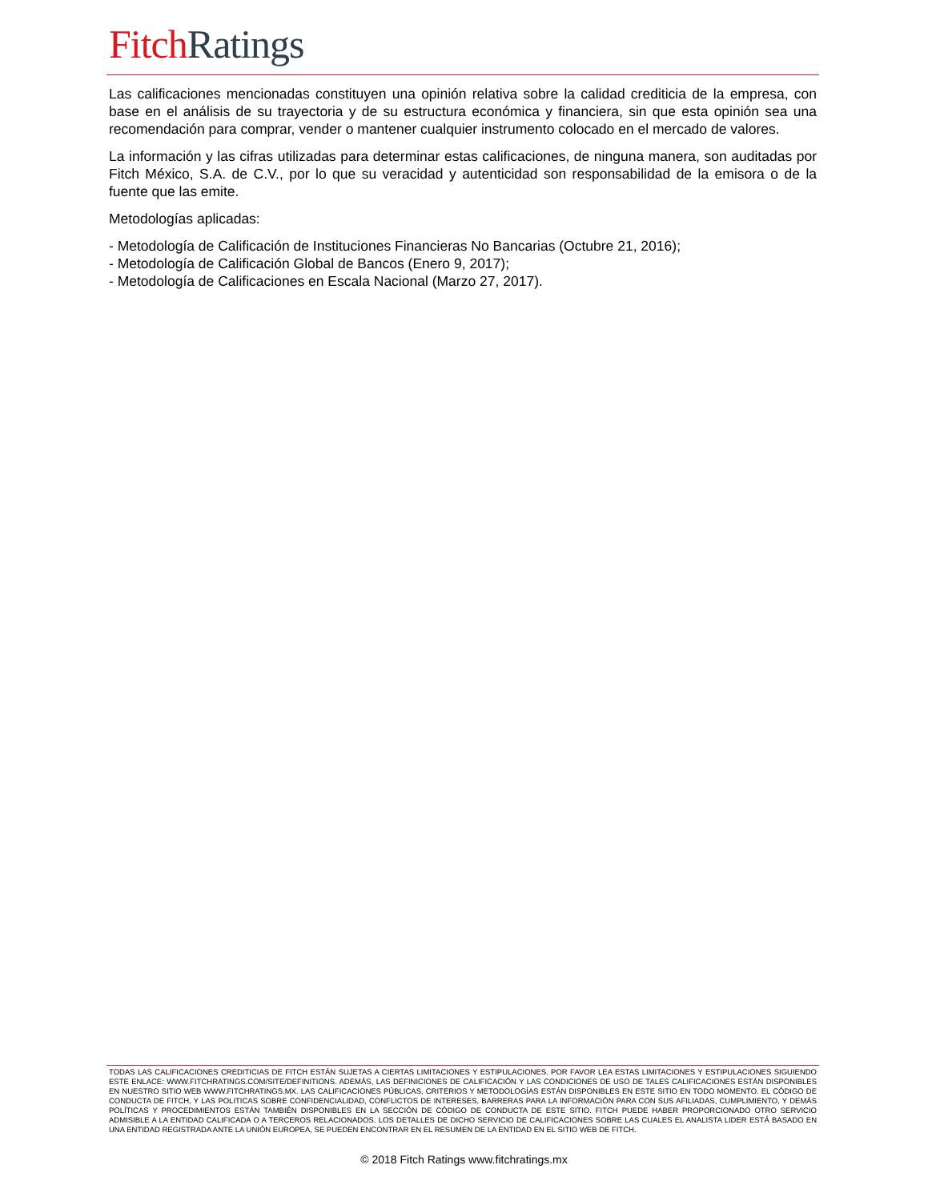Fitch Ratings
Las calificaciones mencionadas constituyen una opinión relativa sobre la calidad crediticia de la empresa, con base en el análisis de su trayectoria y de su estructura económica y financiera, sin que esta opinión sea una recomendación para comprar, vender o mantener cualquier instrumento colocado en el mercado de valores.
La información y las cifras utilizadas para determinar estas calificaciones, de ninguna manera, son auditadas por Fitch México, S.A. de C.V., por lo que su veracidad y autenticidad son responsabilidad de la emisora o de la fuente que las emite.
Metodologías aplicadas:
- Metodología de Calificación de Instituciones Financieras No Bancarias (Octubre 21, 2016);
- Metodología de Calificación Global de Bancos (Enero 9, 2017);
- Metodología de Calificaciones en Escala Nacional (Marzo 27, 2017).
TODAS LAS CALIFICACIONES CREDITICIAS DE FITCH ESTÁN SUJETAS A CIERTAS LIMITACIONES Y ESTIPULACIONES. POR FAVOR LEA ESTAS LIMITACIONES Y ESTIPULACIONES SIGUIENDO ESTE ENLACE: WWW.FITCHRATINGS.COM/SITE/DEFINITIONS. ADEMÁS, LAS DEFINICIONES DE CALIFICACIÓN Y LAS CONDICIONES DE USO DE TALES CALIFICACIONES ESTÁN DISPONIBLES EN NUESTRO SITIO WEB WWW.FITCHRATINGS.MX. LAS CALIFICACIONES PÚBLICAS, CRITERIOS Y METODOLOGÍAS ESTÁN DISPONIBLES EN ESTE SITIO EN TODO MOMENTO. EL CÓDIGO DE CONDUCTA DE FITCH, Y LAS POLITICAS SOBRE CONFIDENCIALIDAD, CONFLICTOS DE INTERESES, BARRERAS PARA LA INFORMACIÓN PARA CON SUS AFILIADAS, CUMPLIMIENTO, Y DEMÁS POLÍTICAS Y PROCEDIMIENTOS ESTÁN TAMBIÉN DISPONIBLES EN LA SECCIÓN DE CÓDIGO DE CONDUCTA DE ESTE SITIO. FITCH PUEDE HABER PROPORCIONADO OTRO SERVICIO ADMISIBLE A LA ENTIDAD CALIFICADA O A TERCEROS RELACIONADOS. LOS DETALLES DE DICHO SERVICIO DE CALIFICACIONES SOBRE LAS CUALES EL ANALISTA LIDER ESTÁ BASADO EN UNA ENTIDAD REGISTRADA ANTE LA UNIÓN EUROPEA, SE PUEDEN ENCONTRAR EN EL RESUMEN DE LA ENTIDAD EN EL SITIO WEB DE FITCH.
© 2018 Fitch Ratings www.fitchratings.mx